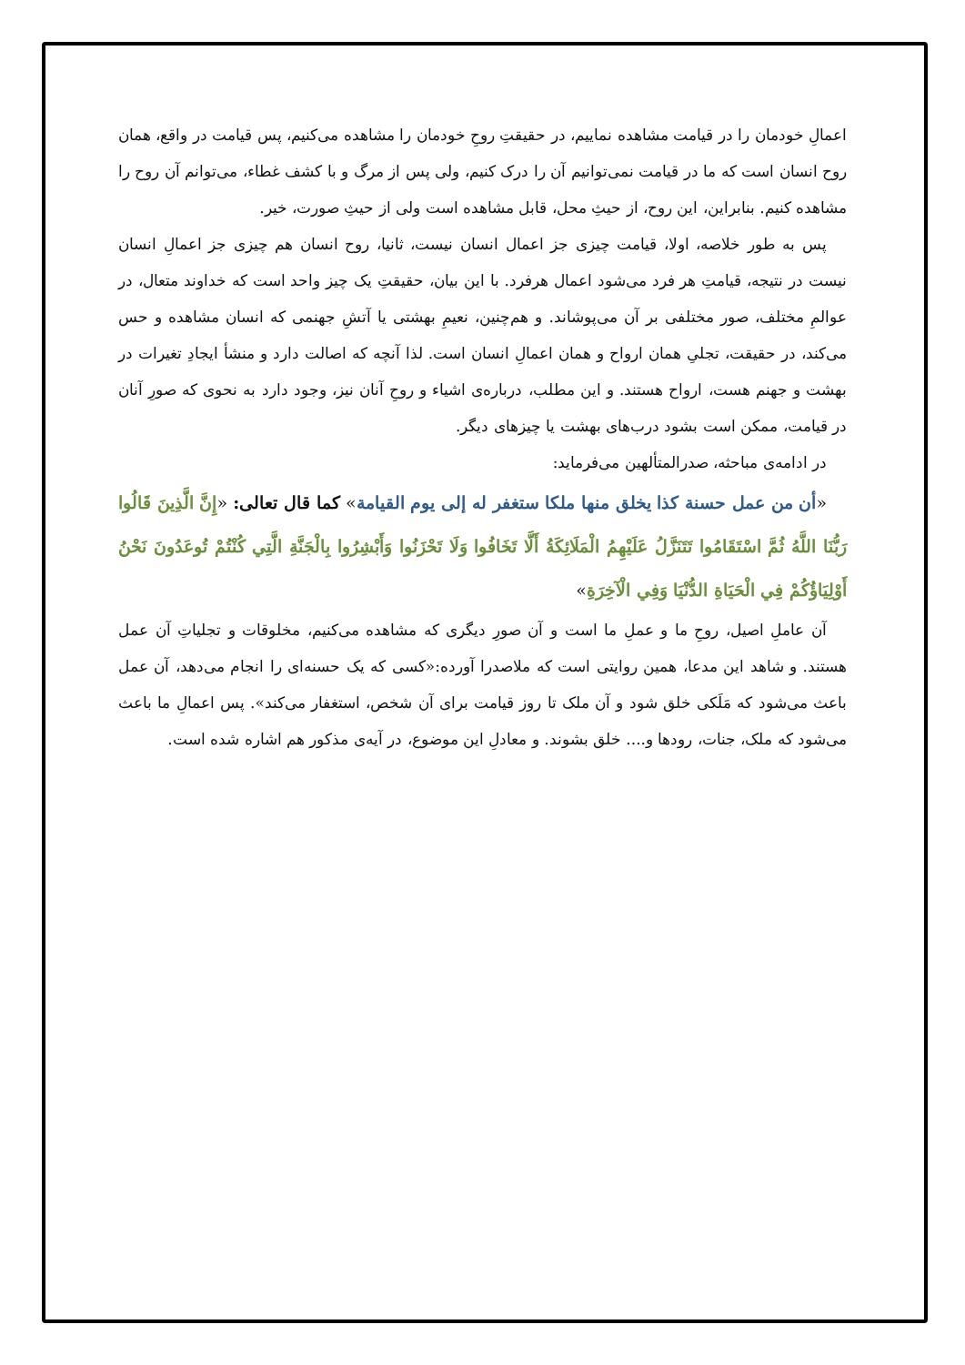اعمالِ خودمان را در قیامت مشاهده نماییم، در حقیقتِ روحِ خودمان را مشاهده می‌کنیم، پس قیامت در واقع، همان روح انسان است که ما در قیامت نمی‌توانیم آن را درک کنیم، ولی پس از مرگ و با کشف غطاء، می‌توانم آن روح را مشاهده کنیم. بنابراین، این روح، از حیثِ محل، قابل مشاهده است ولی از حیثِ صورت، خیر.
پس به طور خلاصه، اولا، قیامت چیزی جز اعمال انسان نیست، ثانیا، روح انسان هم چیزی جز اعمالِ انسان نیست در نتیجه، قیامتِ هر فرد می‌شود اعمال هرفرد. با این بیان، حقیقتِ یک چیز واحد است که خداوند متعال، در عوالمِ مختلف، صور مختلفی بر آن می‌پوشاند. و هم‌چنین، نعیمِ بهشتی یا آتشِ جهنمی که انسان مشاهده و حس می‌کند، در حقیقت، تجلیِ همان ارواح و همان اعمالِ انسان است. لذا آنچه که اصالت دارد و منشأ ایجادِ تغیرات در بهشت و جهنم هست، ارواح هستند. و این مطلب، درباره‌ی اشیاء و روحِ آنان نیز، وجود دارد به نحوی که صورِ آنان در قیامت، ممکن است بشود درب‌های بهشت یا چیزهای دیگر.
در ادامه‌ی مباحثه، صدرالمتألهین می‌فرماید:
«أن من عمل حسنة كذا يخلق منها ملكا ستغفر له إلى يوم القيامة» كما قال تعالى: «إِنَّ الَّذِينَ قَالُوا رَبُّنَا اللَّهُ ثُمَّ اسْتَقَامُوا تَتَنَزَّلُ عَلَيْهِمُ الْمَلَائِكَةُ أَلَّا تَخَافُوا وَلَا تَحْزَنُوا وَأَبْشِرُوا بِالْجَنَّةِ الَّتِي كُنْتُمْ تُوعَدُونَ نَحْنُ أَوْلِيَاؤُكُمْ فِي الْحَيَاةِ الدُّنْيَا وَفِي الْآخِرَةِ»
آن عاملِ اصیل، روحِ ما و عملِ ما است و آن صورِ دیگری که مشاهده می‌کنیم، مخلوقات و تجلیاتِ آن عمل هستند. و شاهد این مدعا، همین روایتی است که ملاصدرا آورده:«کسی که یک حسنه‌ای را انجام می‌دهد، آن عمل باعث می‌شود که مَلَکی خلق شود و آن ملک تا روز قیامت برای آن شخص، استغفار می‌کند». پس اعمالِ ما باعث می‌شود که ملک، جنات، رودها و.... خلق بشوند. و معادلِ این موضوع، در آیه‌ی مذکور هم اشاره شده است.